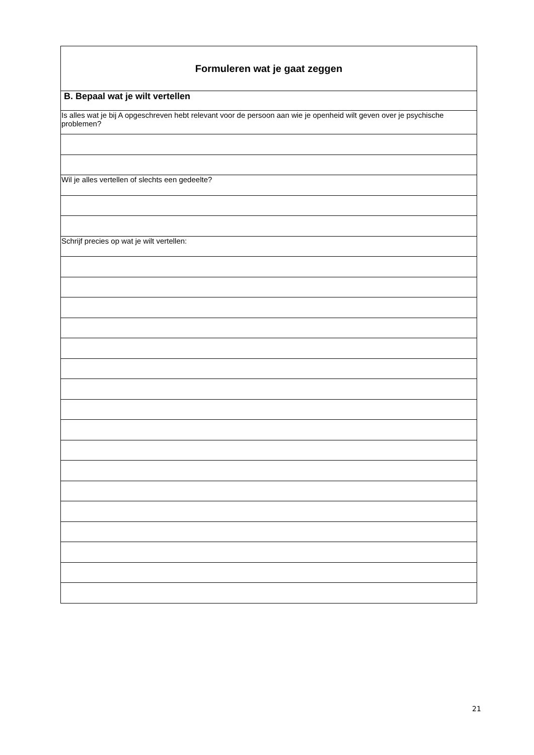| Formuleren wat je gaat zeggen |
| B. Bepaal wat je wilt vertellen |
| Is alles wat je bij A opgeschreven hebt relevant voor de persoon aan wie je openheid wilt geven over je psychische problemen? |
| Wil je alles vertellen of slechts een gedeelte? |
| Schrijf precies op wat je wilt vertellen: |
21